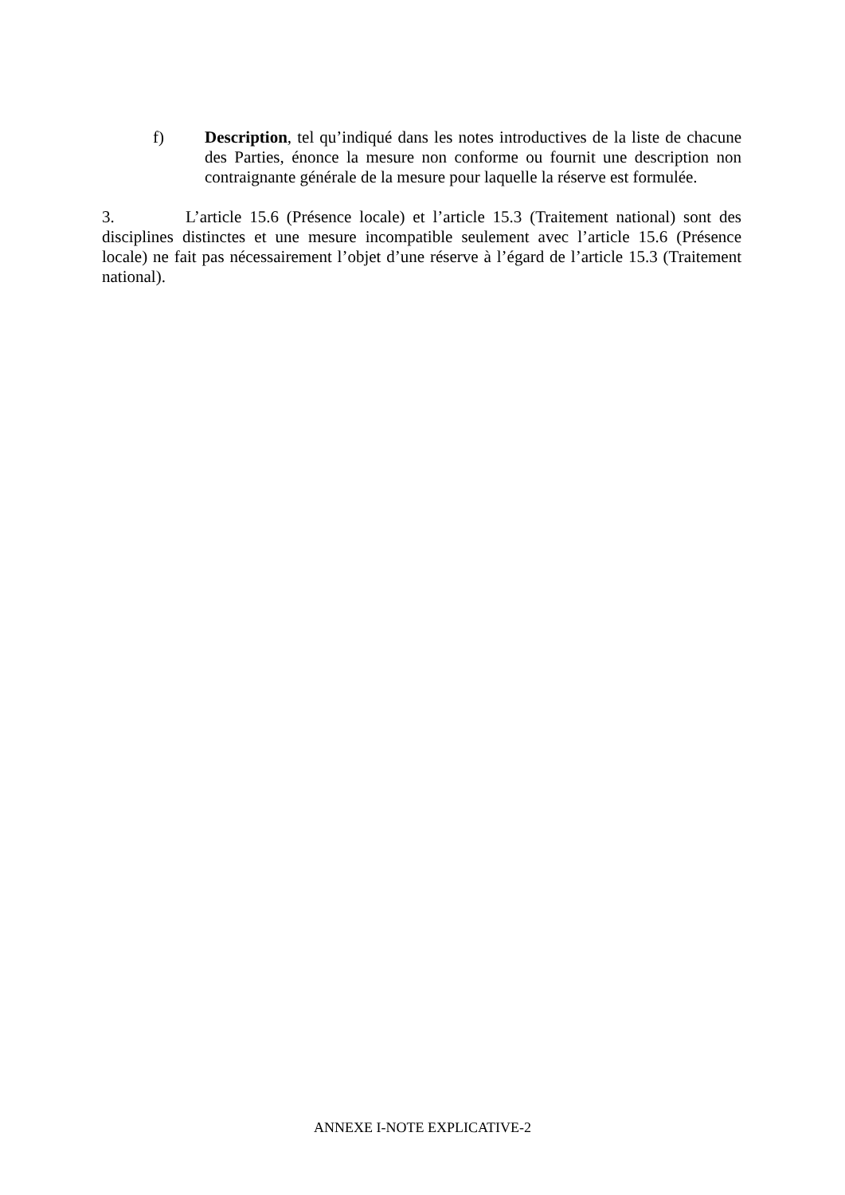f) Description, tel qu’indiqué dans les notes introductives de la liste de chacune des Parties, énonce la mesure non conforme ou fournit une description non contraignante générale de la mesure pour laquelle la réserve est formulée.
3. L’article 15.6 (Présence locale) et l’article 15.3 (Traitement national) sont des disciplines distinctes et une mesure incompatible seulement avec l’article 15.6 (Présence locale) ne fait pas nécessairement l’objet d’une réserve à l’égard de l’article 15.3 (Traitement national).
ANNEXE I-NOTE EXPLICATIVE-2